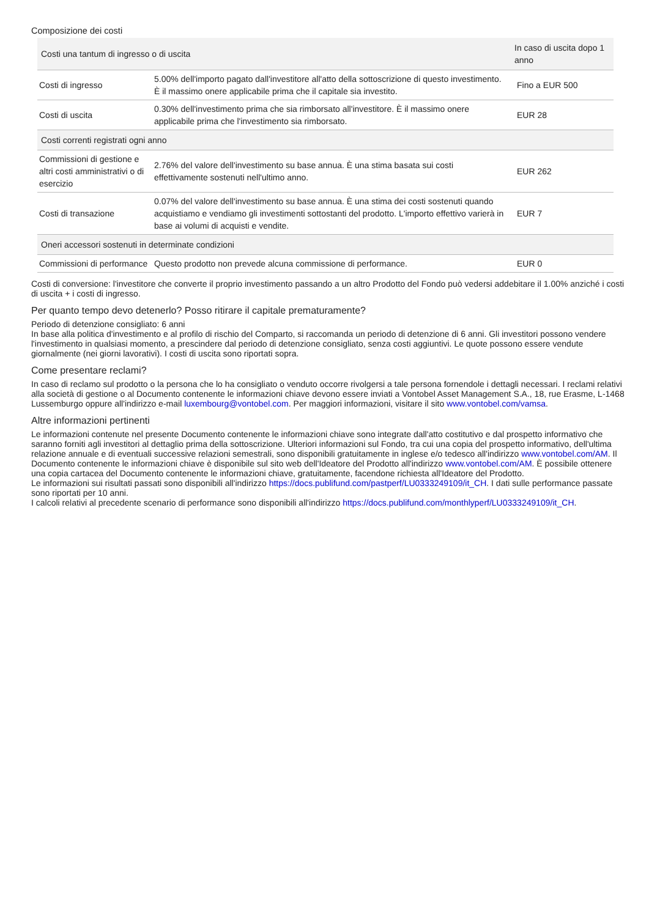Composizione dei costi
| Costi una tantum di ingresso o di uscita | | In caso di uscita dopo 1 anno |
| --- | --- | --- |
| Costi di ingresso | 5.00% dell'importo pagato dall'investitore all'atto della sottoscrizione di questo investimento. È il massimo onere applicabile prima che il capitale sia investito. | Fino a EUR 500 |
| Costi di uscita | 0.30% dell'investimento prima che sia rimborsato all'investitore. È il massimo onere applicabile prima che l'investimento sia rimborsato. | EUR 28 |
| Costi correnti registrati ogni anno | | |
| Commissioni di gestione e altri costi amministrativi o di esercizio | 2.76% del valore dell'investimento su base annua. È una stima basata sui costi effettivamente sostenuti nell'ultimo anno. | EUR 262 |
| Costi di transazione | 0.07% del valore dell'investimento su base annua. È una stima dei costi sostenuti quando acquistiamo e vendiamo gli investimenti sottostanti del prodotto. L'importo effettivo varierà in base ai volumi di acquisti e vendite. | EUR 7 |
| Oneri accessori sostenuti in determinate condizioni | | |
| Commissioni di performance | Questo prodotto non prevede alcuna commissione di performance. | EUR 0 |
Costi di conversione: l'investitore che converte il proprio investimento passando a un altro Prodotto del Fondo può vedersi addebitare il 1.00% anziché i costi di uscita + i costi di ingresso.
Per quanto tempo devo detenerlo? Posso ritirare il capitale prematuramente?
Periodo di detenzione consigliato: 6 anni
In base alla politica d'investimento e al profilo di rischio del Comparto, si raccomanda un periodo di detenzione di 6 anni. Gli investitori possono vendere l'investimento in qualsiasi momento, a prescindere dal periodo di detenzione consigliato, senza costi aggiuntivi. Le quote possono essere vendute giornalmente (nei giorni lavorativi). I costi di uscita sono riportati sopra.
Come presentare reclami?
In caso di reclamo sul prodotto o la persona che lo ha consigliato o venduto occorre rivolgersi a tale persona fornendole i dettagli necessari. I reclami relativi alla società di gestione o al Documento contenente le informazioni chiave devono essere inviati a Vontobel Asset Management S.A., 18, rue Erasme, L-1468 Lussemburgo oppure all'indirizzo e-mail luxembourg@vontobel.com. Per maggiori informazioni, visitare il sito www.vontobel.com/vamsa.
Altre informazioni pertinenti
Le informazioni contenute nel presente Documento contenente le informazioni chiave sono integrate dall'atto costitutivo e dal prospetto informativo che saranno forniti agli investitori al dettaglio prima della sottoscrizione. Ulteriori informazioni sul Fondo, tra cui una copia del prospetto informativo, dell'ultima relazione annuale e di eventuali successive relazioni semestrali, sono disponibili gratuitamente in inglese e/o tedesco all'indirizzo www.vontobel.com/AM. Il Documento contenente le informazioni chiave è disponibile sul sito web dell'Ideatore del Prodotto all'indirizzo www.vontobel.com/AM. È possibile ottenere una copia cartacea del Documento contenente le informazioni chiave, gratuitamente, facendone richiesta all'Ideatore del Prodotto.
Le informazioni sui risultati passati sono disponibili all'indirizzo https://docs.publifund.com/pastperf/LU0333249109/it_CH. I dati sulle performance passate sono riportati per 10 anni.
I calcoli relativi al precedente scenario di performance sono disponibili all'indirizzo https://docs.publifund.com/monthlyperf/LU0333249109/it_CH.